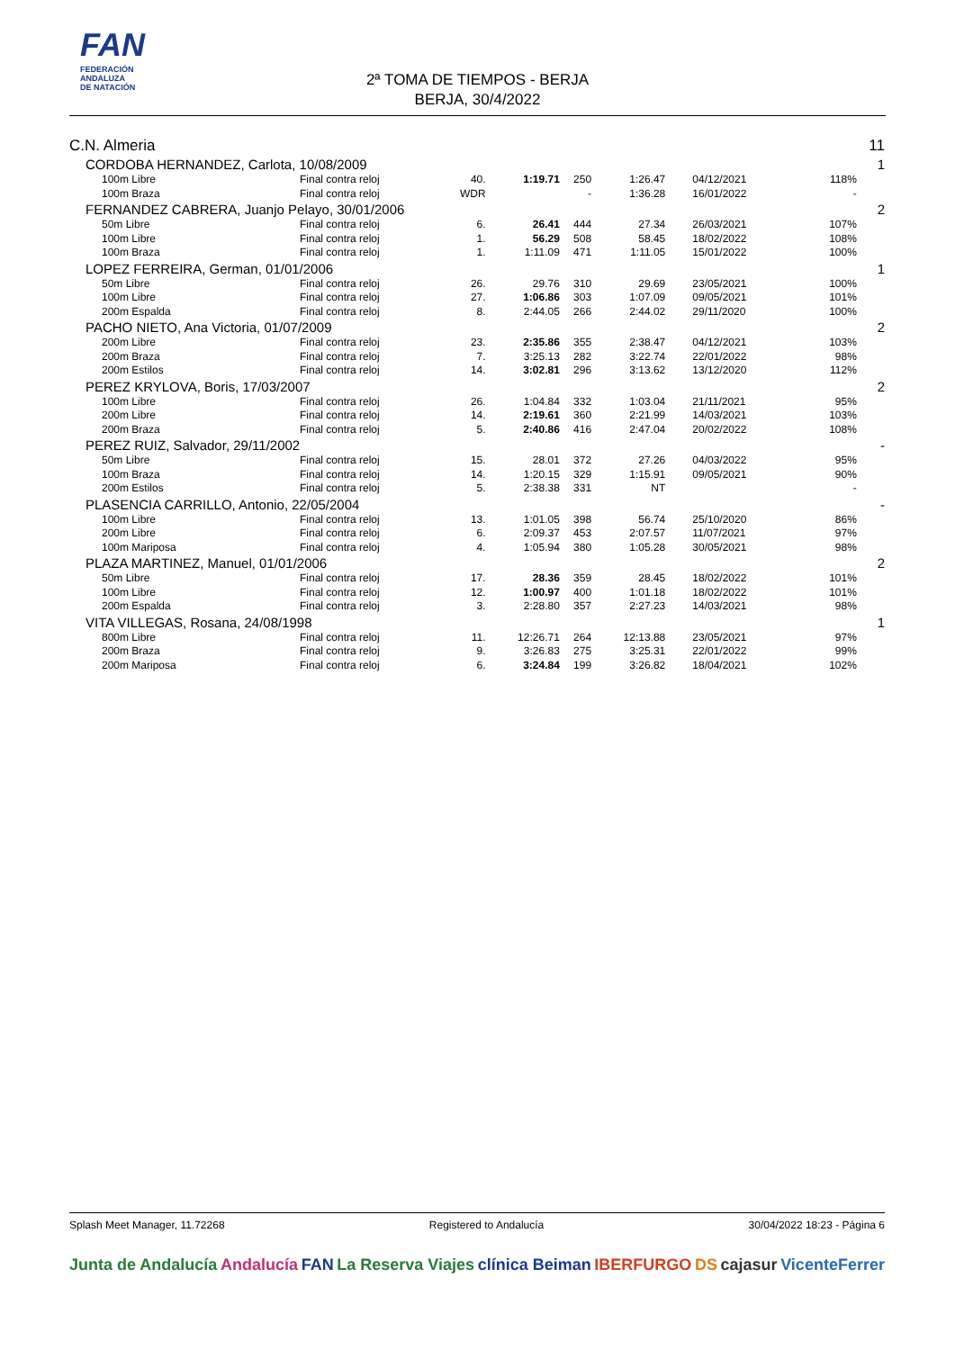FAN
FEDERACIÓN
ANDALUZA
DE NATACIÓN
2ª TOMA DE TIEMPOS - BERJA
BERJA, 30/4/2022
| C.N. Almeria | | | | | | | | | 11 |
| CORDOBA HERNANDEZ, Carlota, 10/08/2009 | | | | | | | | | 1 |
| 100m Libre | Final contra reloj | 40. | 1:19.71 | 250 | 1:26.47 | 04/12/2021 | 118% | | |
| 100m Braza | Final contra reloj | WDR | | - | 1:36.28 | 16/01/2022 | - | | |
| FERNANDEZ CABRERA, Juanjo Pelayo, 30/01/2006 | | | | | | | | | 2 |
| 50m Libre | Final contra reloj | 6. | 26.41 | 444 | 27.34 | 26/03/2021 | 107% | | |
| 100m Libre | Final contra reloj | 1. | 56.29 | 508 | 58.45 | 18/02/2022 | 108% | | |
| 100m Braza | Final contra reloj | 1. | 1:11.09 | 471 | 1:11.05 | 15/01/2022 | 100% | | |
| LOPEZ FERREIRA, German, 01/01/2006 | | | | | | | | | 1 |
| 50m Libre | Final contra reloj | 26. | 29.76 | 310 | 29.69 | 23/05/2021 | 100% | | |
| 100m Libre | Final contra reloj | 27. | 1:06.86 | 303 | 1:07.09 | 09/05/2021 | 101% | | |
| 200m Espalda | Final contra reloj | 8. | 2:44.05 | 266 | 2:44.02 | 29/11/2020 | 100% | | |
| PACHO NIETO, Ana Victoria, 01/07/2009 | | | | | | | | | 2 |
| 200m Libre | Final contra reloj | 23. | 2:35.86 | 355 | 2:38.47 | 04/12/2021 | 103% | | |
| 200m Braza | Final contra reloj | 7. | 3:25.13 | 282 | 3:22.74 | 22/01/2022 | 98% | | |
| 200m Estilos | Final contra reloj | 14. | 3:02.81 | 296 | 3:13.62 | 13/12/2020 | 112% | | |
| PEREZ KRYLOVA, Boris, 17/03/2007 | | | | | | | | | 2 |
| 100m Libre | Final contra reloj | 26. | 1:04.84 | 332 | 1:03.04 | 21/11/2021 | 95% | | |
| 200m Libre | Final contra reloj | 14. | 2:19.61 | 360 | 2:21.99 | 14/03/2021 | 103% | | |
| 200m Braza | Final contra reloj | 5. | 2:40.86 | 416 | 2:47.04 | 20/02/2022 | 108% | | |
| PEREZ RUIZ, Salvador, 29/11/2002 | | | | | | | | | - |
| 50m Libre | Final contra reloj | 15. | 28.01 | 372 | 27.26 | 04/03/2022 | 95% | | |
| 100m Braza | Final contra reloj | 14. | 1:20.15 | 329 | 1:15.91 | 09/05/2021 | 90% | | |
| 200m Estilos | Final contra reloj | 5. | 2:38.38 | 331 | NT | | - | | |
| PLASENCIA CARRILLO, Antonio, 22/05/2004 | | | | | | | | | - |
| 100m Libre | Final contra reloj | 13. | 1:01.05 | 398 | 56.74 | 25/10/2020 | 86% | | |
| 200m Libre | Final contra reloj | 6. | 2:09.37 | 453 | 2:07.57 | 11/07/2021 | 97% | | |
| 100m Mariposa | Final contra reloj | 4. | 1:05.94 | 380 | 1:05.28 | 30/05/2021 | 98% | | |
| PLAZA MARTINEZ, Manuel, 01/01/2006 | | | | | | | | | 2 |
| 50m Libre | Final contra reloj | 17. | 28.36 | 359 | 28.45 | 18/02/2022 | 101% | | |
| 100m Libre | Final contra reloj | 12. | 1:00.97 | 400 | 1:01.18 | 18/02/2022 | 101% | | |
| 200m Espalda | Final contra reloj | 3. | 2:28.80 | 357 | 2:27.23 | 14/03/2021 | 98% | | |
| VITA VILLEGAS, Rosana, 24/08/1998 | | | | | | | | | 1 |
| 800m Libre | Final contra reloj | 11. | 12:26.71 | 264 | 12:13.88 | 23/05/2021 | 97% | | |
| 200m Braza | Final contra reloj | 9. | 3:26.83 | 275 | 3:25.31 | 22/01/2022 | 99% | | |
| 200m Mariposa | Final contra reloj | 6. | 3:24.84 | 199 | 3:26.82 | 18/04/2021 | 102% | | |
Splash Meet Manager, 11.72268 Registered to Andalucía 30/04/2022 18:23 - Página 6
Junta de Andalucía Andalucía FAN La Reserva Viajes clínica Beiman IBERFURGO DS cajasur VicenteFerrer